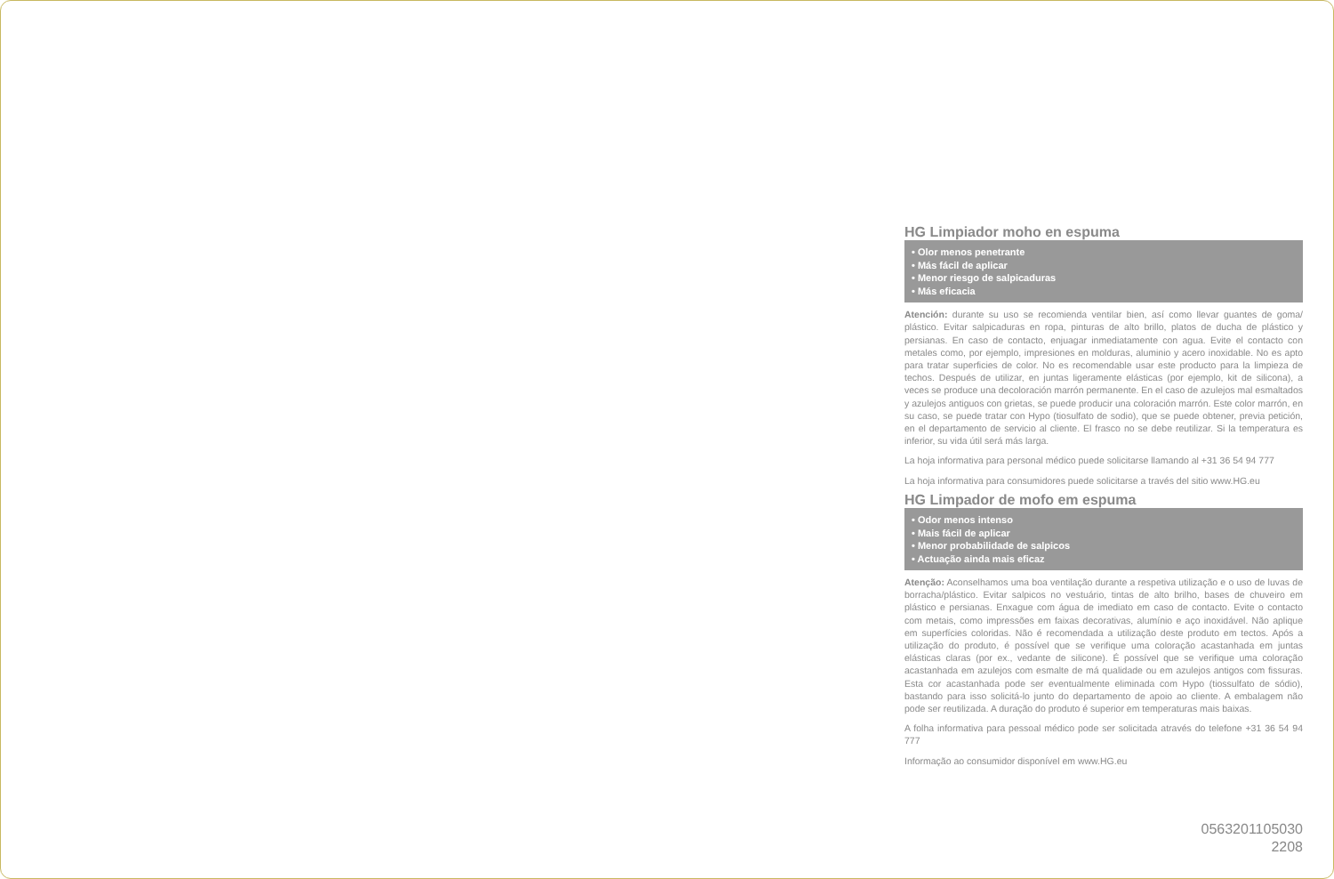HG Limpiador moho en espuma
• Olor menos penetrante
• Más fácil de aplicar
• Menor riesgo de salpicaduras
• Más eficacia
Atención: durante su uso se recomienda ventilar bien, así como llevar guantes de goma/ plástico. Evitar salpicaduras en ropa, pinturas de alto brillo, platos de ducha de plástico y persianas. En caso de contacto, enjuagar inmediatamente con agua. Evite el contacto con metales como, por ejemplo, impresiones en molduras, aluminio y acero inoxidable. No es apto para tratar superficies de color. No es recomendable usar este producto para la limpieza de techos. Después de utilizar, en juntas ligeramente elásticas (por ejemplo, kit de silicona), a veces se produce una decoloración marrón permanente. En el caso de azulejos mal esmaltados y azulejos antiguos con grietas, se puede producir una coloración marrón. Este color marrón, en su caso, se puede tratar con Hypo (tiosulfato de sodio), que se puede obtener, previa petición, en el departamento de servicio al cliente. El frasco no se debe reutilizar. Si la temperatura es inferior, su vida útil será más larga.
La hoja informativa para personal médico puede solicitarse llamando al +31 36 54 94 777
La hoja informativa para consumidores puede solicitarse a través del sitio www.HG.eu
HG Limpador de mofo em espuma
• Odor menos intenso
• Mais fácil de aplicar
• Menor probabilidade de salpicos
• Actuação ainda mais eficaz
Atenção: Aconselhamos uma boa ventilação durante a respetiva utilização e o uso de luvas de borracha/plástico. Evitar salpicos no vestuário, tintas de alto brilho, bases de chuveiro em plástico e persianas. Enxague com água de imediato em caso de contacto. Evite o contacto com metais, como impressões em faixas decorativas, alumínio e aço inoxidável. Não aplique em superfícies coloridas. Não é recomendada a utilização deste produto em tectos. Após a utilização do produto, é possível que se verifique uma coloração acastanhada em juntas elásticas claras (por ex., vedante de silicone). É possível que se verifique uma coloração acastanhada em azulejos com esmalte de má qualidade ou em azulejos antigos com fissuras. Esta cor acastanhada pode ser eventualmente eliminada com Hypo (tiossulfato de sódio), bastando para isso solicitá-lo junto do departamento de apoio ao cliente. A embalagem não pode ser reutilizada. A duração do produto é superior em temperaturas mais baixas.
A folha informativa para pessoal médico pode ser solicitada através do telefone +31 36 54 94 777
Informação ao consumidor disponível em www.HG.eu
0563201105030
2208